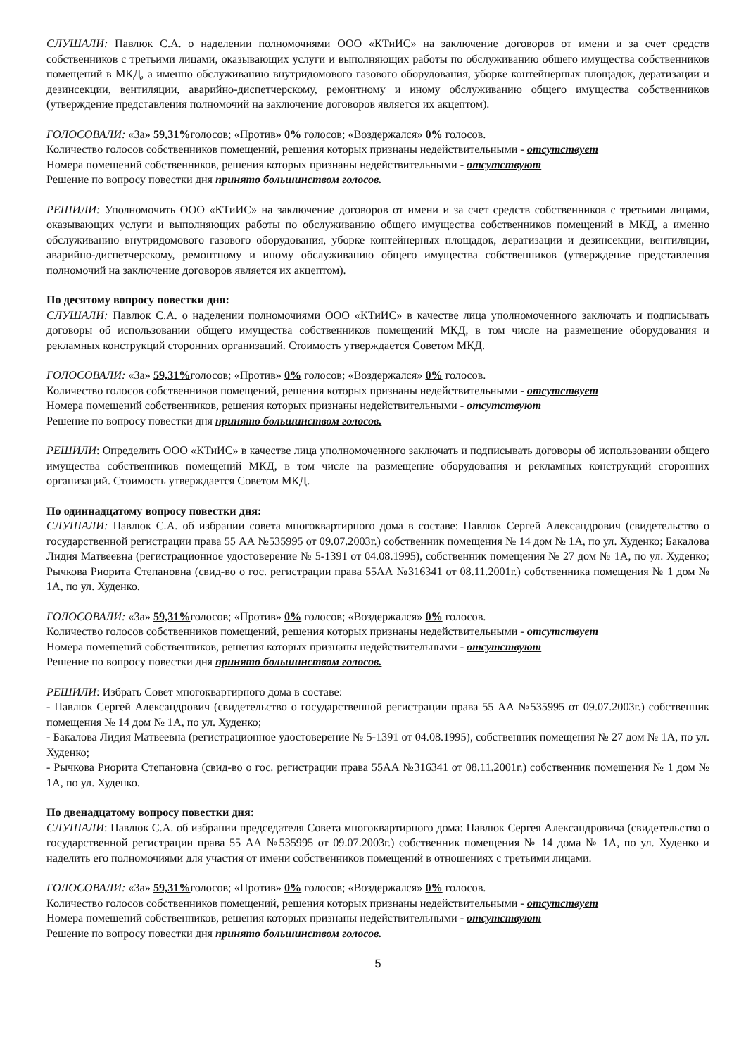СЛУШАЛИ: Павлюк С.А. о наделении полномочиями ООО «КТиИС» на заключение договоров от имени и за счет средств собственников с третьими лицами, оказывающих услуги и выполняющих работы по обслуживанию общего имущества собственников помещений в МКД, а именно обслуживанию внутридомового газового оборудования, уборке контейнерных площадок, дератизации и дезинсекции, вентиляции, аварийно-диспетчерскому, ремонтному и иному обслуживанию общего имущества собственников (утверждение представления полномочий на заключение договоров является их акцептом).
ГОЛОСОВАЛИ: «За» 59,31% голосов; «Против» 0% голосов; «Воздержался» 0% голосов.
Количество голосов собственников помещений, решения которых признаны недействительными - отсутствует
Номера помещений собственников, решения которых признаны недействительными - отсутствуют
Решение по вопросу повестки дня принято большинством голосов.
РЕШИЛИ: Уполномочить ООО «КТиИС» на заключение договоров от имени и за счет средств собственников с третьими лицами, оказывающих услуги и выполняющих работы по обслуживанию общего имущества собственников помещений в МКД, а именно обслуживанию внутридомового газового оборудования, уборке контейнерных площадок, дератизации и дезинсекции, вентиляции, аварийно-диспетчерскому, ремонтному и иному обслуживанию общего имущества собственников (утверждение представления полномочий на заключение договоров является их акцептом).
По десятому вопросу повестки дня:
СЛУШАЛИ: Павлюк С.А. о наделении полномочиями ООО «КТиИС» в качестве лица уполномоченного заключать и подписывать договоры об использовании общего имущества собственников помещений МКД, в том числе на размещение оборудования и рекламных конструкций сторонних организаций. Стоимость утверждается Советом МКД.
ГОЛОСОВАЛИ: «За» 59,31% голосов; «Против» 0% голосов; «Воздержался» 0% голосов.
Количество голосов собственников помещений, решения которых признаны недействительными - отсутствует
Номера помещений собственников, решения которых признаны недействительными - отсутствуют
Решение по вопросу повестки дня принято большинством голосов.
РЕШИЛИ: Определить ООО «КТиИС» в качестве лица уполномоченного заключать и подписывать договоры об использовании общего имущества собственников помещений МКД, в том числе на размещение оборудования и рекламных конструкций сторонних организаций. Стоимость утверждается Советом МКД.
По одиннадцатому вопросу повестки дня:
СЛУШАЛИ: Павлюк С.А. об избрании совета многоквартирного дома в составе: Павлюк Сергей Александрович (свидетельство о государственной регистрации права 55 АА №535995 от 09.07.2003г.) собственник помещения № 14 дом № 1А, по ул. Худенко; Бакалова Лидия Матвеевна (регистрационное удостоверение № 5-1391 от 04.08.1995), собственник помещения № 27 дом № 1А, по ул. Худенко; Рычкова Риорита Степановна (свид-во о гос. регистрации права 55АА №316341 от 08.11.2001г.) собственника помещения № 1 дом № 1А, по ул. Худенко.
ГОЛОСОВАЛИ: «За» 59,31% голосов; «Против» 0% голосов; «Воздержался» 0% голосов.
Количество голосов собственников помещений, решения которых признаны недействительными - отсутствует
Номера помещений собственников, решения которых признаны недействительными - отсутствуют
Решение по вопросу повестки дня принято большинством голосов.
РЕШИЛИ: Избрать Совет многоквартирного дома в составе:
- Павлюк Сергей Александрович (свидетельство о государственной регистрации права 55 АА №535995 от 09.07.2003г.) собственник помещения № 14 дом № 1А, по ул. Худенко;
- Бакалова Лидия Матвеевна (регистрационное удостоверение № 5-1391 от 04.08.1995), собственник помещения № 27 дом № 1А, по ул. Худенко;
- Рычкова Риорита Степановна (свид-во о гос. регистрации права 55АА №316341 от 08.11.2001г.) собственник помещения № 1 дом № 1А, по ул. Худенко.
По двенадцатому вопросу повестки дня:
СЛУШАЛИ: Павлюк С.А. об избрании председателя Совета многоквартирного дома: Павлюк Сергея Александровича (свидетельство о государственной регистрации права 55 АА №535995 от 09.07.2003г.) собственник помещения № 14 дома № 1А, по ул. Худенко и наделить его полномочиями для участия от имени собственников помещений в отношениях с третьими лицами.
ГОЛОСОВАЛИ: «За» 59,31% голосов; «Против» 0% голосов; «Воздержался» 0% голосов.
Количество голосов собственников помещений, решения которых признаны недействительными - отсутствует
Номера помещений собственников, решения которых признаны недействительными - отсутствуют
Решение по вопросу повестки дня принято большинством голосов.
5